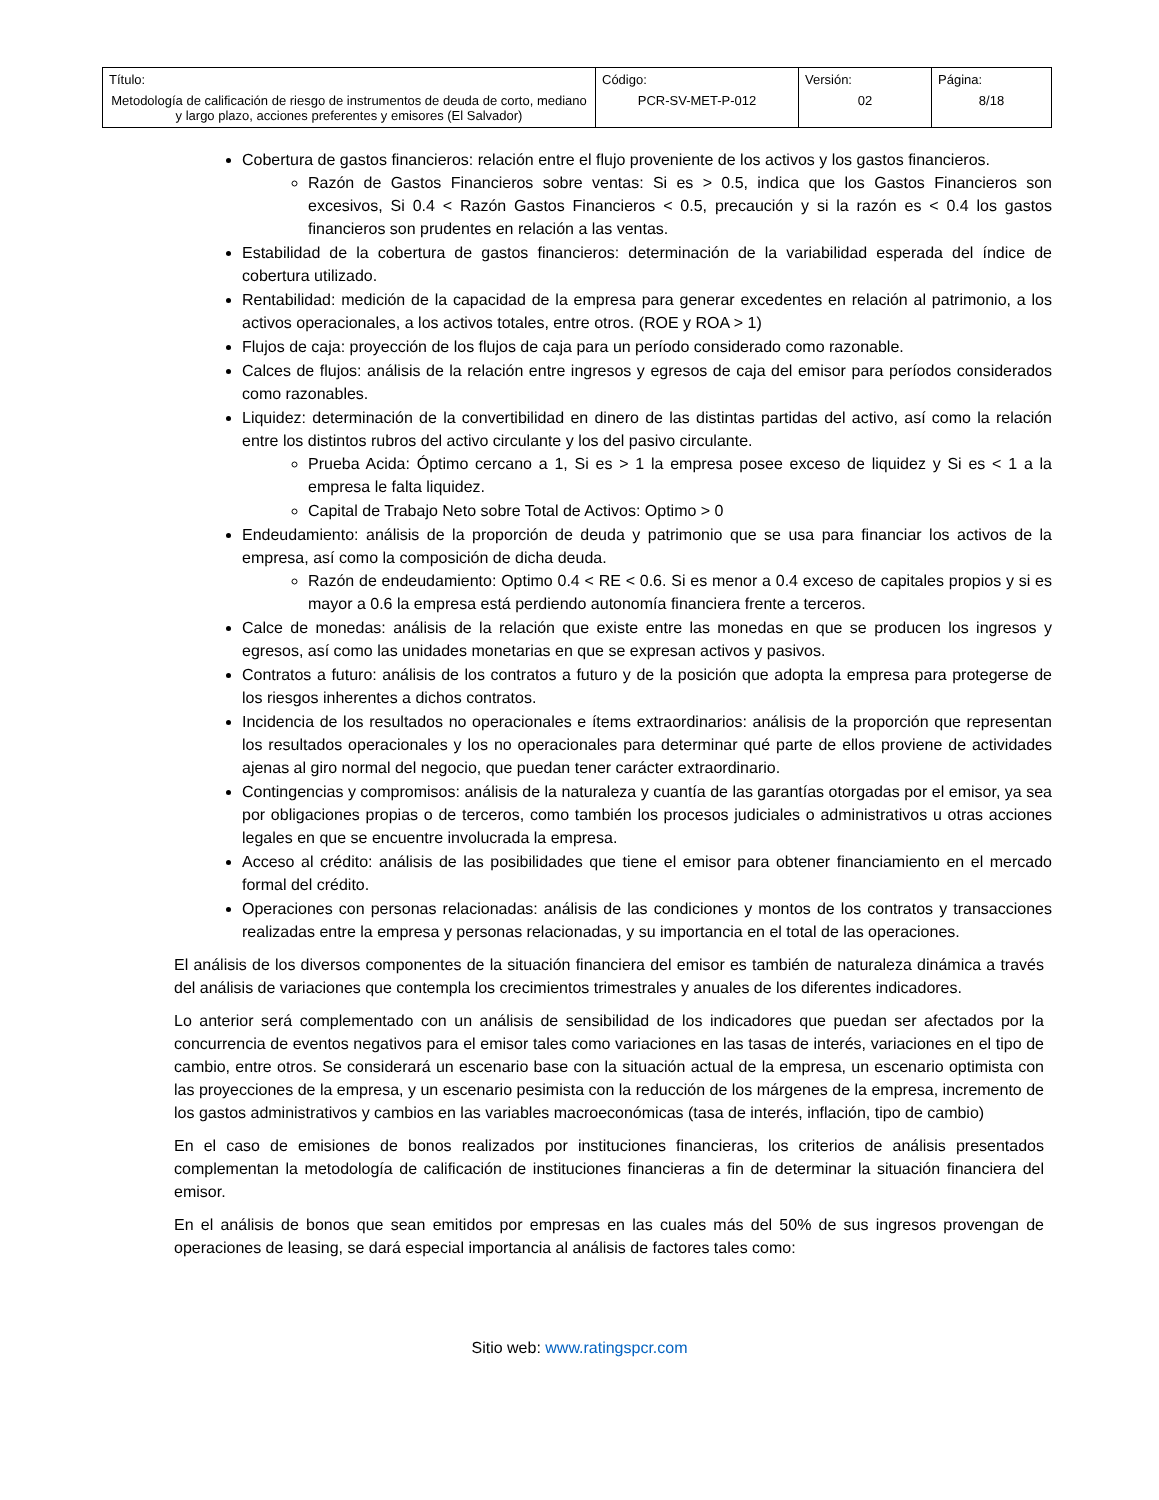| Título: Metodología de calificación de riesgo de instrumentos de deuda de corto, mediano y largo plazo, acciones preferentes y emisores (El Salvador) | Código: PCR-SV-MET-P-012 | Versión: 02 | Página: 8/18 |
Cobertura de gastos financieros: relación entre el flujo proveniente de los activos y los gastos financieros.
Razón de Gastos Financieros sobre ventas: Si es > 0.5, indica que los Gastos Financieros son excesivos, Si 0.4 < Razón Gastos Financieros < 0.5, precaución y si la razón es < 0.4 los gastos financieros son prudentes en relación a las ventas.
Estabilidad de la cobertura de gastos financieros: determinación de la variabilidad esperada del índice de cobertura utilizado.
Rentabilidad: medición de la capacidad de la empresa para generar excedentes en relación al patrimonio, a los activos operacionales, a los activos totales, entre otros. (ROE y ROA > 1)
Flujos de caja: proyección de los flujos de caja para un período considerado como razonable.
Calces de flujos: análisis de la relación entre ingresos y egresos de caja del emisor para períodos considerados como razonables.
Liquidez: determinación de la convertibilidad en dinero de las distintas partidas del activo, así como la relación entre los distintos rubros del activo circulante y los del pasivo circulante.
Prueba Acida: Óptimo cercano a 1, Si es > 1 la empresa posee exceso de liquidez y Si es < 1 a la empresa le falta liquidez.
Capital de Trabajo Neto sobre Total de Activos: Optimo > 0
Endeudamiento: análisis de la proporción de deuda y patrimonio que se usa para financiar los activos de la empresa, así como la composición de dicha deuda.
Razón de endeudamiento: Optimo 0.4 < RE < 0.6. Si es menor a 0.4 exceso de capitales propios y si es mayor a 0.6 la empresa está perdiendo autonomía financiera frente a terceros.
Calce de monedas: análisis de la relación que existe entre las monedas en que se producen los ingresos y egresos, así como las unidades monetarias en que se expresan activos y pasivos.
Contratos a futuro: análisis de los contratos a futuro y de la posición que adopta la empresa para protegerse de los riesgos inherentes a dichos contratos.
Incidencia de los resultados no operacionales e ítems extraordinarios: análisis de la proporción que representan los resultados operacionales y los no operacionales para determinar qué parte de ellos proviene de actividades ajenas al giro normal del negocio, que puedan tener carácter extraordinario.
Contingencias y compromisos: análisis de la naturaleza y cuantía de las garantías otorgadas por el emisor, ya sea por obligaciones propias o de terceros, como también los procesos judiciales o administrativos u otras acciones legales en que se encuentre involucrada la empresa.
Acceso al crédito: análisis de las posibilidades que tiene el emisor para obtener financiamiento en el mercado formal del crédito.
Operaciones con personas relacionadas: análisis de las condiciones y montos de los contratos y transacciones realizadas entre la empresa y personas relacionadas, y su importancia en el total de las operaciones.
El análisis de los diversos componentes de la situación financiera del emisor es también de naturaleza dinámica a través del análisis de variaciones que contempla los crecimientos trimestrales y anuales de los diferentes indicadores.
Lo anterior será complementado con un análisis de sensibilidad de los indicadores que puedan ser afectados por la concurrencia de eventos negativos para el emisor tales como variaciones en las tasas de interés, variaciones en el tipo de cambio, entre otros. Se considerará un escenario base con la situación actual de la empresa, un escenario optimista con las proyecciones de la empresa, y un escenario pesimista con la reducción de los márgenes de la empresa, incremento de los gastos administrativos y cambios en las variables macroeconómicas (tasa de interés, inflación, tipo de cambio)
En el caso de emisiones de bonos realizados por instituciones financieras, los criterios de análisis presentados complementan la metodología de calificación de instituciones financieras a fin de determinar la situación financiera del emisor.
En el análisis de bonos que sean emitidos por empresas en las cuales más del 50% de sus ingresos provengan de operaciones de leasing, se dará especial importancia al análisis de factores tales como:
Sitio web: www.ratingspcr.com